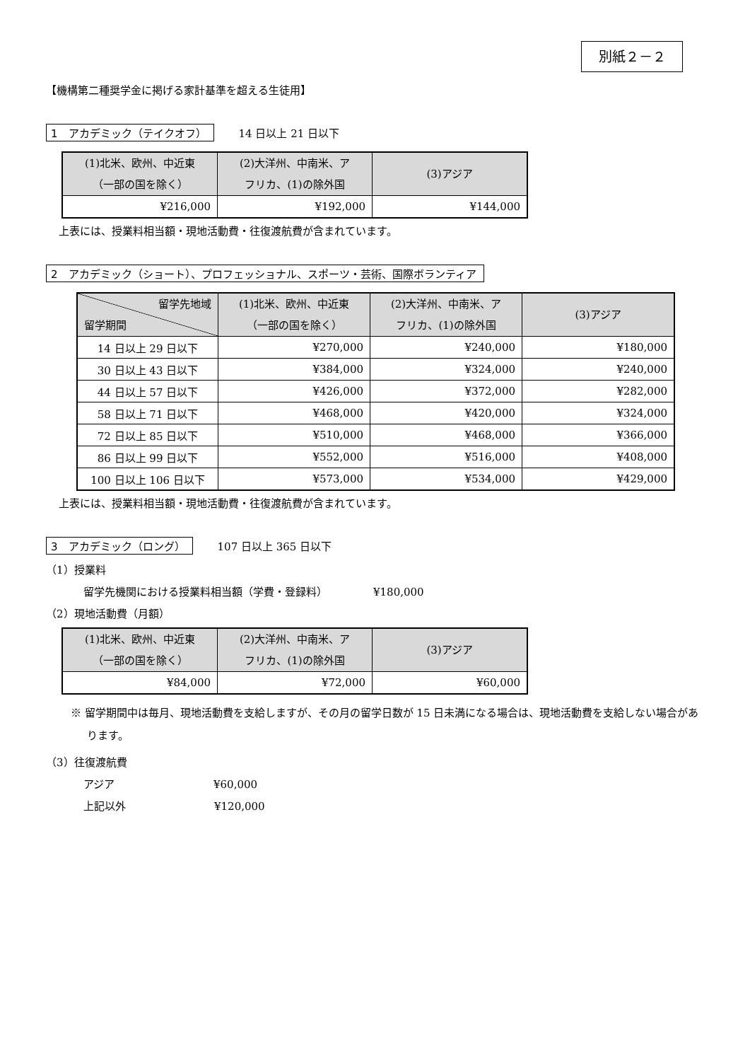別紙２－２
【機構第二種奨学金に掲げる家計基準を超える生徒用】
1　アカデミック（テイクオフ） 14 日以上 21 日以下
| (1)北米、欧州、中近東 （一部の国を除く） | (2)大洋州、中南米、ア フリカ、(1)の除外国 | (3)アジア |
| --- | --- | --- |
| ¥216,000 | ¥192,000 | ¥144,000 |
上表には、授業料相当額・現地活動費・往復渡航費が含まれています。
2　アカデミック（ショート）、プロフェッショナル、スポーツ・芸術、国際ボランティア
| 留学先地域 留学期間 | (1)北米、欧州、中近東 （一部の国を除く） | (2)大洋州、中南米、ア フリカ、(1)の除外国 | (3)アジア |
| --- | --- | --- | --- |
| 14 日以上 29 日以下 | ¥270,000 | ¥240,000 | ¥180,000 |
| 30 日以上 43 日以下 | ¥384,000 | ¥324,000 | ¥240,000 |
| 44 日以上 57 日以下 | ¥426,000 | ¥372,000 | ¥282,000 |
| 58 日以上 71 日以下 | ¥468,000 | ¥420,000 | ¥324,000 |
| 72 日以上 85 日以下 | ¥510,000 | ¥468,000 | ¥366,000 |
| 86 日以上 99 日以下 | ¥552,000 | ¥516,000 | ¥408,000 |
| 100 日以上 106 日以下 | ¥573,000 | ¥534,000 | ¥429,000 |
上表には、授業料相当額・現地活動費・往復渡航費が含まれています。
3　アカデミック（ロング） 107 日以上 365 日以下
（1）授業料
留学先機関における授業料相当額（学費・登録料） ¥180,000
（2）現地活動費（月額）
| (1)北米、欧州、中近東 （一部の国を除く） | (2)大洋州、中南米、ア フリカ、(1)の除外国 | (3)アジア |
| --- | --- | --- |
| ¥84,000 | ¥72,000 | ¥60,000 |
※ 留学期間中は毎月、現地活動費を支給しますが、その月の留学日数が 15 日未満になる場合は、現地活動費を支給しない場合があります。
（3）往復渡航費
アジア ¥60,000
上記以外 ¥120,000